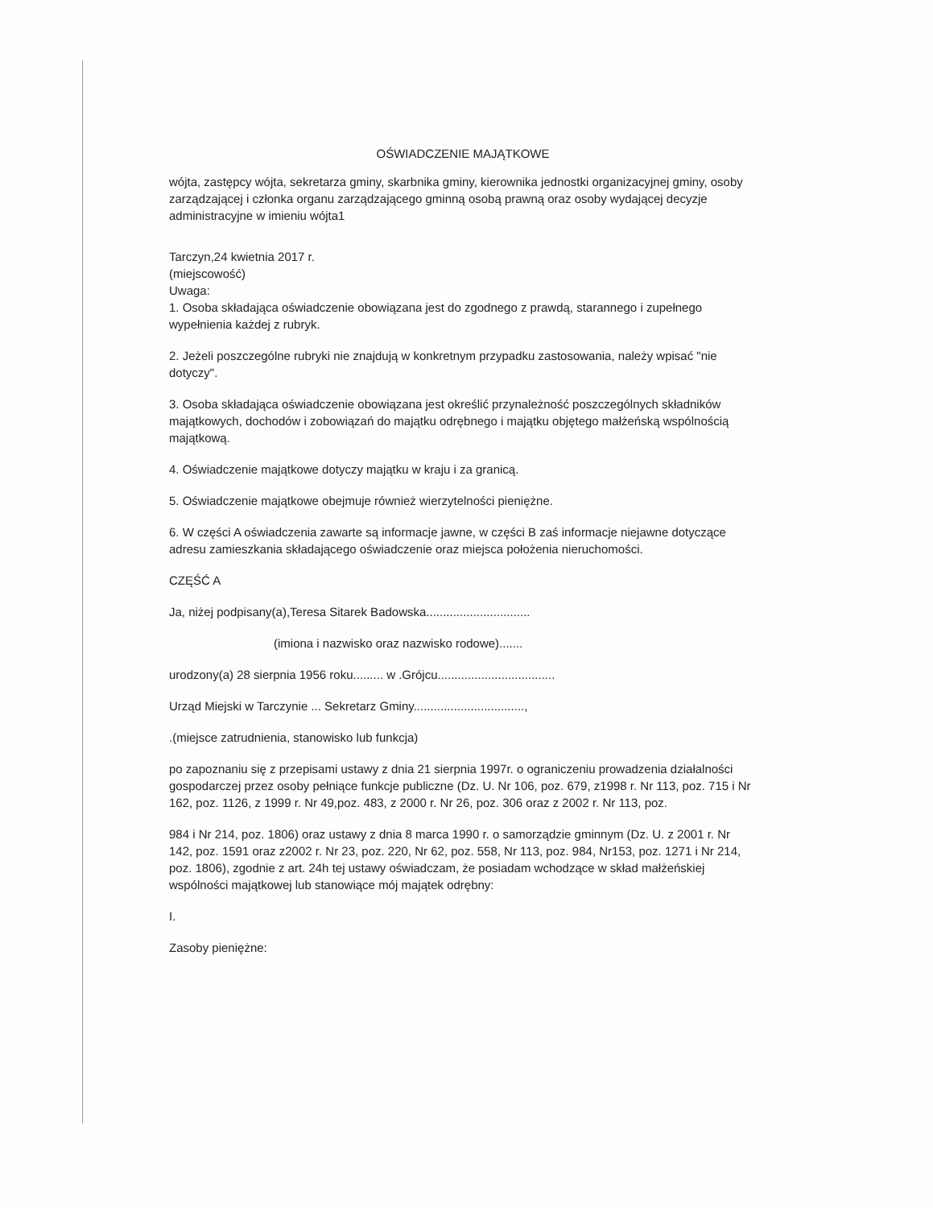OŚWIADCZENIE MAJĄTKOWE
wójta, zastępcy wójta, sekretarza gminy, skarbnika gminy, kierownika jednostki organizacyjnej gminy, osoby zarządzającej i członka organu zarządzającego gminną osobą prawną oraz osoby wydającej decyzje administracyjne w imieniu wójta1
Tarczyn,24 kwietnia 2017 r.
(miejscowość)
Uwaga:
1. Osoba składająca oświadczenie obowiązana jest do zgodnego z prawdą, starannego i zupełnego wypełnienia każdej z rubryk.
2. Jeżeli poszczególne rubryki nie znajdują w konkretnym przypadku zastosowania, należy wpisać "nie dotyczy".
3. Osoba składająca oświadczenie obowiązana jest określić przynależność poszczególnych składników majątkowych, dochodów i zobowiązań do majątku odrębnego i majątku objętego małżeńską wspólnością majątkową.
4. Oświadczenie majątkowe dotyczy majątku w kraju i za granicą.
5. Oświadczenie majątkowe obejmuje również wierzytelności pieniężne.
6. W części A oświadczenia zawarte są informacje jawne, w części B zaś informacje niejawne dotyczące adresu zamieszkania składającego oświadczenie oraz miejsca położenia nieruchomości.
CZĘŚĆ A
Ja, niżej podpisany(a),Teresa Sitarek Badowska...............................
(imiona i nazwisko oraz nazwisko rodowe).......
urodzony(a) 28 sierpnia 1956 roku......... w .Grójcu...................................
Urząd Miejski w Tarczynie ... Sekretarz Gminy.................................,
.(miejsce zatrudnienia, stanowisko lub funkcja)
po zapoznaniu się z przepisami ustawy z dnia 21 sierpnia 1997r. o ograniczeniu prowadzenia działalności gospodarczej przez osoby pełniące funkcje publiczne (Dz. U. Nr 106, poz. 679, z1998 r. Nr 113, poz. 715 i Nr 162, poz. 1126, z 1999 r. Nr 49,poz. 483, z 2000 r. Nr 26, poz. 306 oraz z 2002 r. Nr 113, poz.
984 i Nr 214, poz. 1806) oraz ustawy z dnia 8 marca 1990 r. o samorządzie gminnym (Dz. U. z 2001 r. Nr 142, poz. 1591 oraz z2002 r. Nr 23, poz. 220, Nr 62, poz. 558, Nr 113, poz. 984, Nr153, poz. 1271 i Nr 214, poz. 1806), zgodnie z art. 24h tej ustawy oświadczam, że posiadam wchodzące w skład małżeńskiej wspólności majątkowej lub stanowiące mój majątek odrębny:
I.
Zasoby pieniężne: